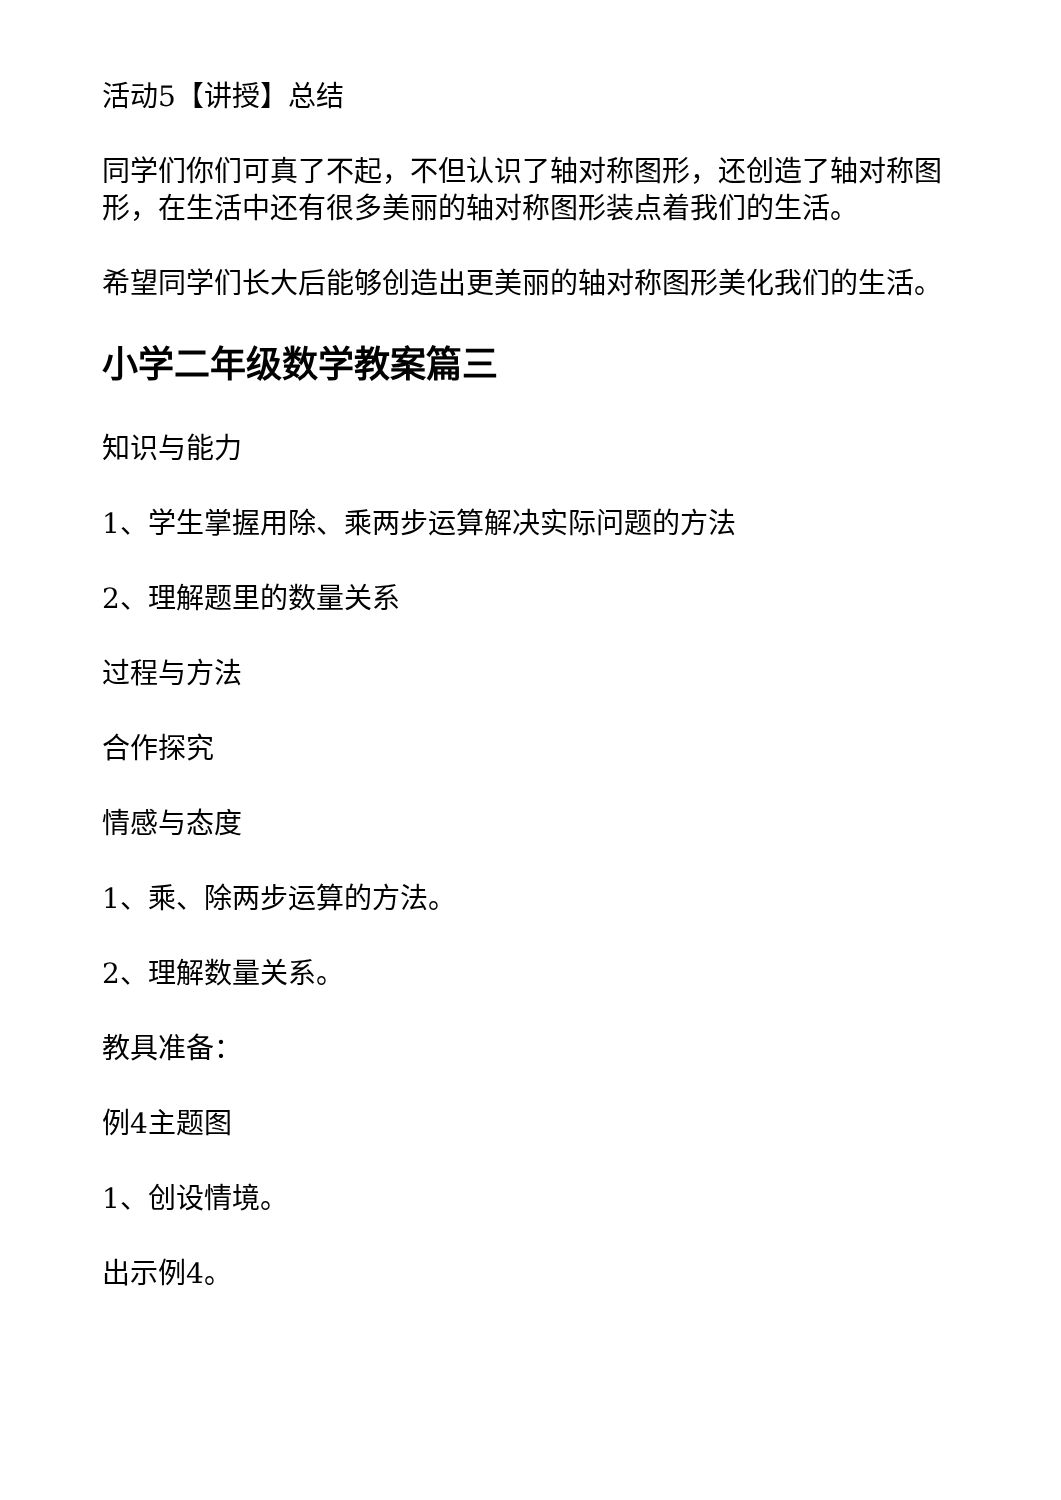活动5【讲授】总结
同学们你们可真了不起，不但认识了轴对称图形，还创造了轴对称图形，在生活中还有很多美丽的轴对称图形装点着我们的生活。
希望同学们长大后能够创造出更美丽的轴对称图形美化我们的生活。
小学二年级数学教案篇三
知识与能力
1、学生掌握用除、乘两步运算解决实际问题的方法
2、理解题里的数量关系
过程与方法
合作探究
情感与态度
1、乘、除两步运算的方法。
2、理解数量关系。
教具准备：
例4主题图
1、创设情境。
出示例4。